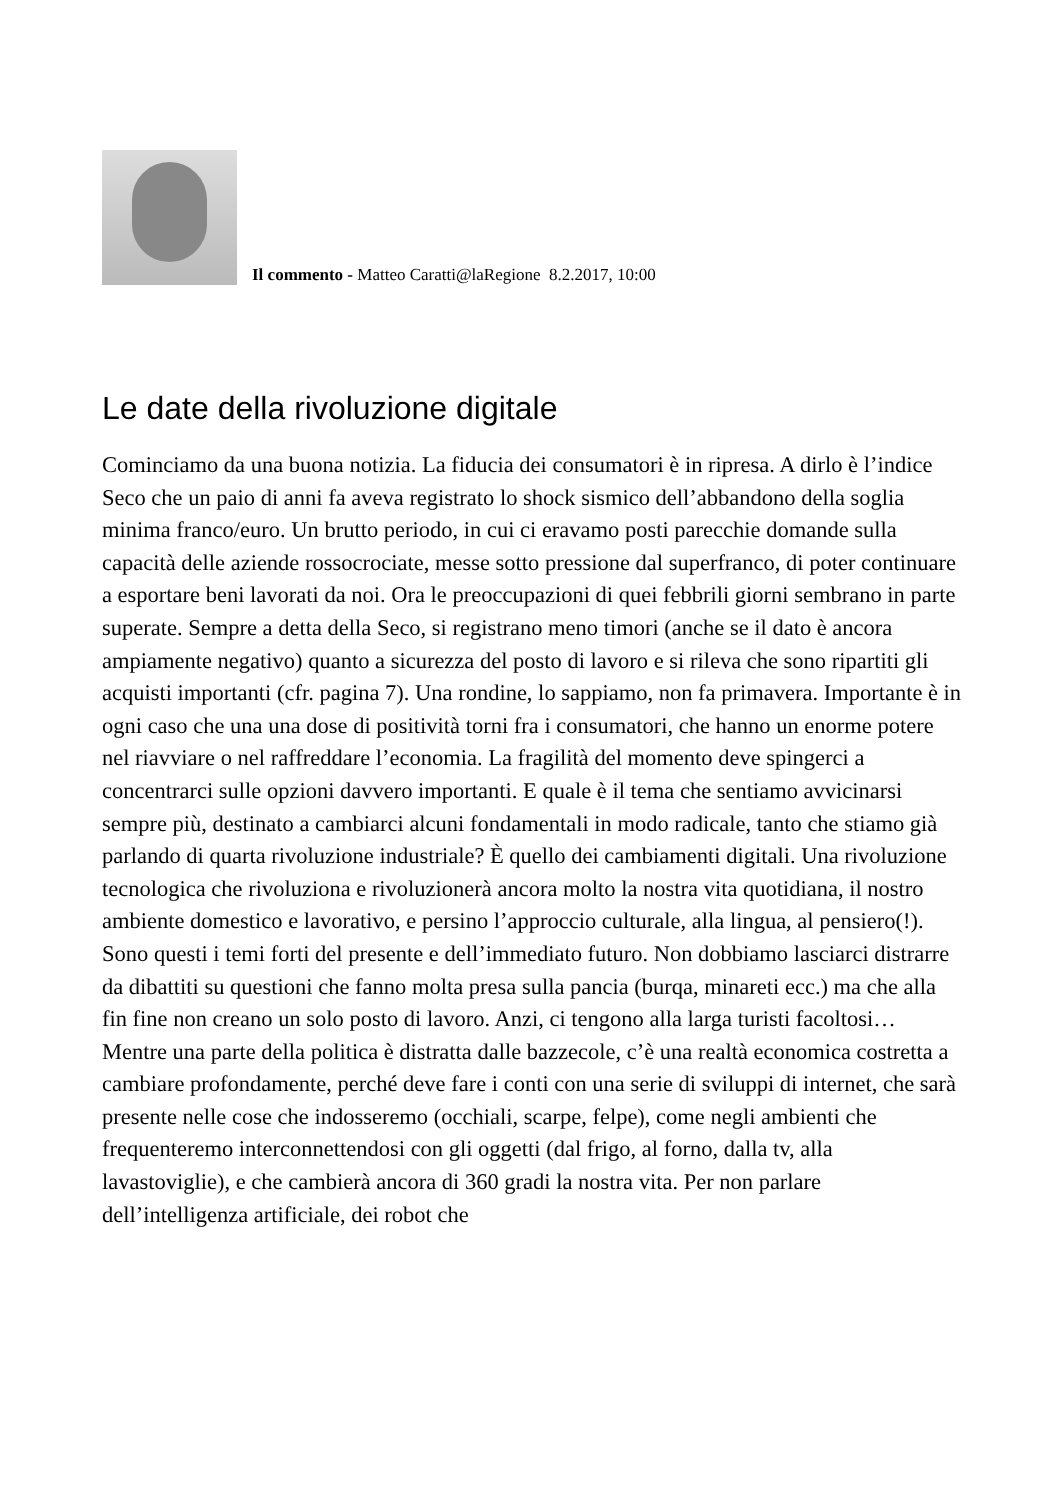Il commento - Matteo Caratti@laRegione 8.2.2017, 10:00
Le date della rivoluzione digitale
Cominciamo da una buona notizia. La fiducia dei consumatori è in ripresa. A dirlo è l’indice Seco che un paio di anni fa aveva registrato lo shock sismico dell’abbandono della soglia minima franco/euro. Un brutto periodo, in cui ci eravamo posti parecchie domande sulla capacità delle aziende rossocrociate, messe sotto pressione dal superfranco, di poter continuare a esportare beni lavorati da noi. Ora le preoccupazioni di quei febbrili giorni sembrano in parte superate. Sempre a detta della Seco, si registrano meno timori (anche se il dato è ancora ampiamente negativo) quanto a sicurezza del posto di lavoro e si rileva che sono ripartiti gli acquisti importanti (cfr. pagina 7). Una rondine, lo sappiamo, non fa primavera. Importante è in ogni caso che una una dose di positività torni fra i consumatori, che hanno un enorme potere nel riavviare o nel raffreddare l’economia. La fragilità del momento deve spingerci a concentrarci sulle opzioni davvero importanti. E quale è il tema che sentiamo avvicinarsi sempre più, destinato a cambiarci alcuni fondamentali in modo radicale, tanto che stiamo già parlando di quarta rivoluzione industriale? È quello dei cambiamenti digitali. Una rivoluzione tecnologica che rivoluziona e rivoluzionerà ancora molto la nostra vita quotidiana, il nostro ambiente domestico e lavorativo, e persino l’approccio culturale, alla lingua, al pensiero(!). Sono questi i temi forti del presente e dell’immediato futuro. Non dobbiamo lasciarci distrarre da dibattiti su questioni che fanno molta presa sulla pancia (burqa, minareti ecc.) ma che alla fin fine non creano un solo posto di lavoro. Anzi, ci tengono alla larga turisti facoltosi… Mentre una parte della politica è distratta dalle bazzecole, c’è una realtà economica costretta a cambiare profondamente, perché deve fare i conti con una serie di sviluppi di internet, che sarà presente nelle cose che indosseremo (occhiali, scarpe, felpe), come negli ambienti che frequenteremo interconnettendosi con gli oggetti (dal frigo, al forno, dalla tv, alla lavastoviglie), e che cambierà ancora di 360 gradi la nostra vita. Per non parlare dell’intelligenza artificiale, dei robot che